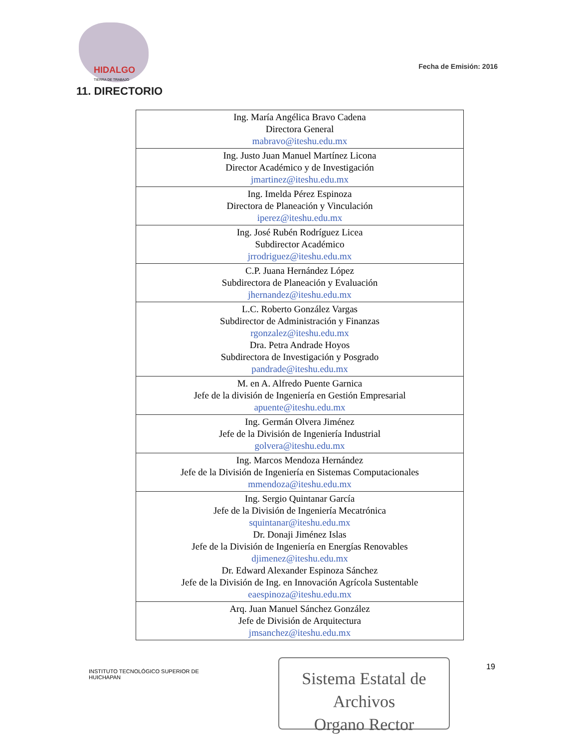HIDALGO
TIERRA DE TRABAJO
Fecha de Emisión: 2016
11. DIRECTORIO
| Ing. María Angélica Bravo Cadena Directora General mabravo@iteshu.edu.mx |
| Ing. Justo Juan Manuel Martínez Licona Director Académico y de Investigación jmartinez@iteshu.edu.mx |
| Ing. Imelda Pérez Espinoza Directora de Planeación y Vinculación iperez@iteshu.edu.mx |
| Ing. José Rubén Rodríguez Licea Subdirector Académico jrrodriguez@iteshu.edu.mx |
| C.P. Juana Hernández López Subdirectora de Planeación y Evaluación jhernandez@iteshu.edu.mx |
| L.C. Roberto González Vargas Subdirector de Administración y Finanzas rgonzalez@iteshu.edu.mx Dra. Petra Andrade Hoyos Subdirectora de Investigación y Posgrado pandrade@iteshu.edu.mx |
| M. en A. Alfredo Puente Garnica Jefe de la división de Ingeniería en Gestión Empresarial apuente@iteshu.edu.mx |
| Ing. Germán Olvera Jiménez Jefe de la División de Ingeniería Industrial golvera@iteshu.edu.mx |
| Ing. Marcos Mendoza Hernández Jefe de la División de Ingeniería en Sistemas Computacionales mmendoza@iteshu.edu.mx |
| Ing. Sergio Quintanar García Jefe de la División de Ingeniería Mecatrónica squintanar@iteshu.edu.mx Dr. Donaji Jiménez Islas Jefe de la División de Ingeniería en Energías Renovables djimenez@iteshu.edu.mx Dr. Edward Alexander Espinoza Sánchez Jefe de la División de Ing. en Innovación Agrícola Sustentable eaespinoza@iteshu.edu.mx |
| Arq. Juan Manuel Sánchez González Jefe de División de Arquitectura jmsanchez@iteshu.edu.mx |
INSTITUTO TECNOLÓGICO SUPERIOR DE
HUICHAPAN
Sistema Estatal de Archivos
Organo Rector
19